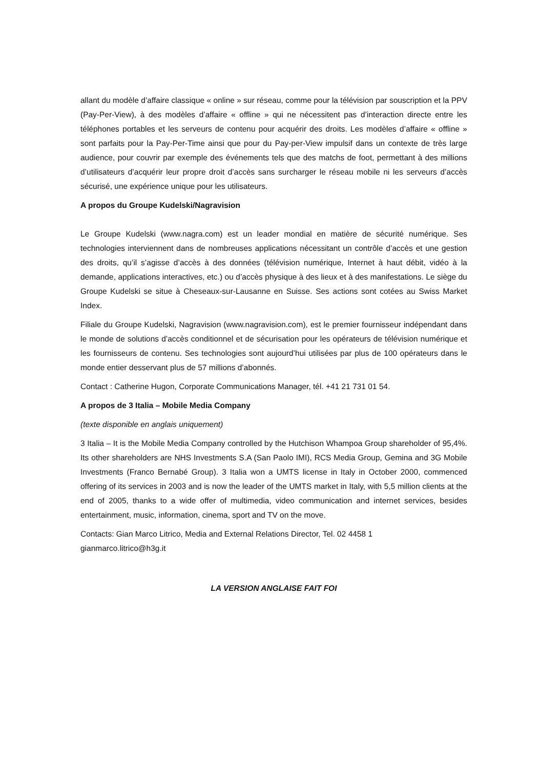allant du modèle d’affaire classique « online » sur réseau, comme pour la télévision par souscription et la PPV (Pay-Per-View), à des modèles d’affaire « offline » qui ne nécessitent pas d’interaction directe entre les téléphones portables et les serveurs de contenu pour acquérir des droits. Les modèles d’affaire « offline » sont parfaits pour la Pay-Per-Time ainsi que pour du Pay-per-View impulsif dans un contexte de très large audience, pour couvrir par exemple des événements tels que des matchs de foot, permettant à des millions d’utilisateurs d’acquérir leur propre droit d’accès sans surcharger le réseau mobile ni les serveurs d’accès sécurisé, une expérience unique pour les utilisateurs.
A propos du Groupe Kudelski/Nagravision
Le Groupe Kudelski (www.nagra.com) est un leader mondial en matière de sécurité numérique. Ses technologies interviennent dans de nombreuses applications nécessitant un contrôle d’accès et une gestion des droits, qu’il s’agisse d’accès à des données (télévision numérique, Internet à haut débit, vidéo à la demande, applications interactives, etc.) ou d’accès physique à des lieux et à des manifestations. Le siège du Groupe Kudelski se situe à Cheseaux-sur-Lausanne en Suisse. Ses actions sont cotées au Swiss Market Index.
Filiale du Groupe Kudelski, Nagravision (www.nagravision.com), est le premier fournisseur indépendant dans le monde de solutions d’accès conditionnel et de sécurisation pour les opérateurs de télévision numérique et les fournisseurs de contenu. Ses technologies sont aujourd’hui utilisées par plus de 100 opérateurs dans le monde entier desservant plus de 57 millions d’abonnés.
Contact : Catherine Hugon, Corporate Communications Manager, tél. +41 21 731 01 54.
A propos de 3 Italia – Mobile Media Company
(texte disponible en anglais uniquement)
3 Italia – It is the Mobile Media Company controlled by the Hutchison Whampoa Group shareholder of 95,4%. Its other shareholders are NHS Investments S.A (San Paolo IMI), RCS Media Group, Gemina and 3G Mobile Investments (Franco Bernabé Group). 3 Italia won a UMTS license in Italy in October 2000, commenced offering of its services in 2003 and is now the leader of the UMTS market in Italy, with 5,5 million clients at the end of 2005, thanks to a wide offer of multimedia, video communication and internet services, besides entertainment, music, information, cinema, sport and TV on the move.
Contacts: Gian Marco Litrico, Media and External Relations Director, Tel. 02 4458 1
gianmarco.litrico@h3g.it
LA VERSION ANGLAISE FAIT FOI